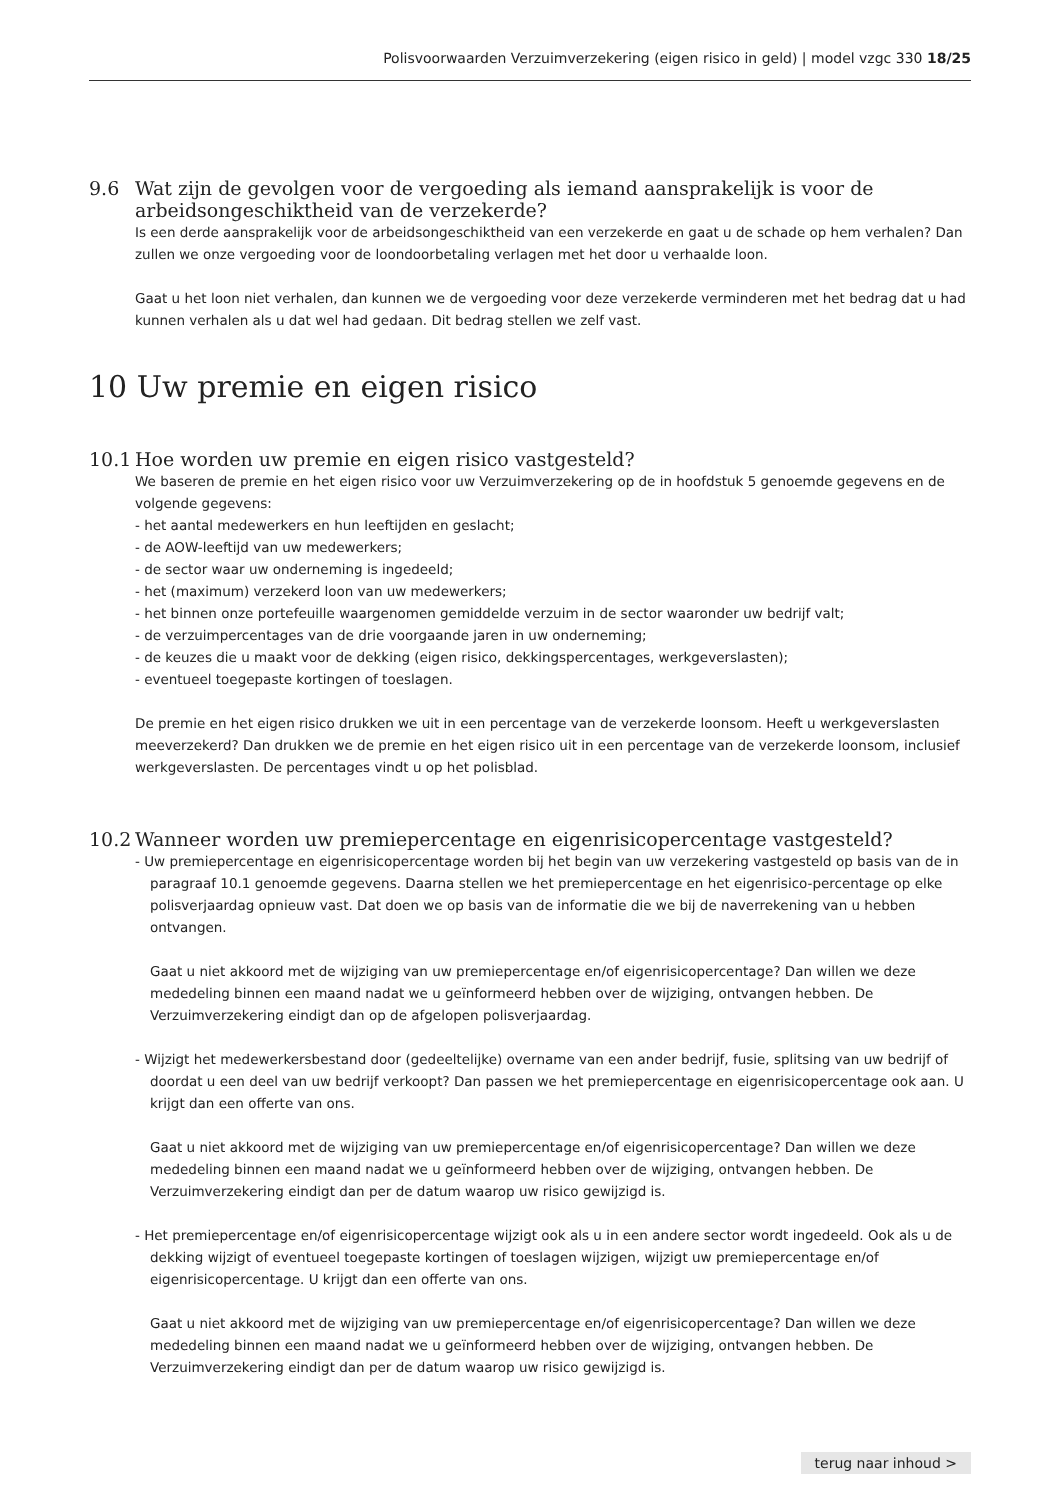Polisvoorwaarden Verzuimverzekering (eigen risico in geld) | model vzgc 330 18/25
9.6 Wat zijn de gevolgen voor de vergoeding als iemand aansprakelijk is voor de arbeidsongeschiktheid van de verzekerde?
Is een derde aansprakelijk voor de arbeidsongeschiktheid van een verzekerde en gaat u de schade op hem verhalen? Dan zullen we onze vergoeding voor de loondoorbetaling verlagen met het door u verhaalde loon.
Gaat u het loon niet verhalen, dan kunnen we de vergoeding voor deze verzekerde verminderen met het bedrag dat u had kunnen verhalen als u dat wel had gedaan. Dit bedrag stellen we zelf vast.
10 Uw premie en eigen risico
10.1 Hoe worden uw premie en eigen risico vastgesteld?
We baseren de premie en het eigen risico voor uw Verzuimverzekering op de in hoofdstuk 5 genoemde gegevens en de volgende gegevens:
- het aantal medewerkers en hun leeftijden en geslacht;
- de AOW-leeftijd van uw medewerkers;
- de sector waar uw onderneming is ingedeeld;
- het (maximum) verzekerd loon van uw medewerkers;
- het binnen onze portefeuille waargenomen gemiddelde verzuim in de sector waaronder uw bedrijf valt;
- de verzuimpercentages van de drie voorgaande jaren in uw onderneming;
- de keuzes die u maakt voor de dekking (eigen risico, dekkingspercentages, werkgeverslasten);
- eventueel toegepaste kortingen of toeslagen.
De premie en het eigen risico drukken we uit in een percentage van de verzekerde loonsom. Heeft u werkgeverslasten meeverzekerd? Dan drukken we de premie en het eigen risico uit in een percentage van de verzekerde loonsom, inclusief werkgeverslasten. De percentages vindt u op het polisblad.
10.2 Wanneer worden uw premiepercentage en eigenrisicopercentage vastgesteld?
- Uw premiepercentage en eigenrisicopercentage worden bij het begin van uw verzekering vastgesteld op basis van de in paragraaf 10.1 genoemde gegevens. Daarna stellen we het premiepercentage en het eigenrisico-percentage op elke polisverjaardag opnieuw vast. Dat doen we op basis van de informatie die we bij de naverrekening van u hebben ontvangen.
Gaat u niet akkoord met de wijziging van uw premiepercentage en/of eigenrisicopercentage? Dan willen we deze mededeling binnen een maand nadat we u geïnformeerd hebben over de wijziging, ontvangen hebben. De Verzuimverzekering eindigt dan op de afgelopen polisverjaardag.
- Wijzigt het medewerkersbestand door (gedeeltelijke) overname van een ander bedrijf, fusie, splitsing van uw bedrijf of doordat u een deel van uw bedrijf verkoopt? Dan passen we het premiepercentage en eigenrisicopercentage ook aan. U krijgt dan een offerte van ons.
Gaat u niet akkoord met de wijziging van uw premiepercentage en/of eigenrisicopercentage? Dan willen we deze mededeling binnen een maand nadat we u geïnformeerd hebben over de wijziging, ontvangen hebben. De Verzuimverzekering eindigt dan per de datum waarop uw risico gewijzigd is.
- Het premiepercentage en/of eigenrisicopercentage wijzigt ook als u in een andere sector wordt ingedeeld. Ook als u de dekking wijzigt of eventueel toegepaste kortingen of toeslagen wijzigen, wijzigt uw premiepercentage en/of eigenrisicopercentage. U krijgt dan een offerte van ons.
Gaat u niet akkoord met de wijziging van uw premiepercentage en/of eigenrisicopercentage? Dan willen we deze mededeling binnen een maand nadat we u geïnformeerd hebben over de wijziging, ontvangen hebben. De Verzuimverzekering eindigt dan per de datum waarop uw risico gewijzigd is.
terug naar inhoud >